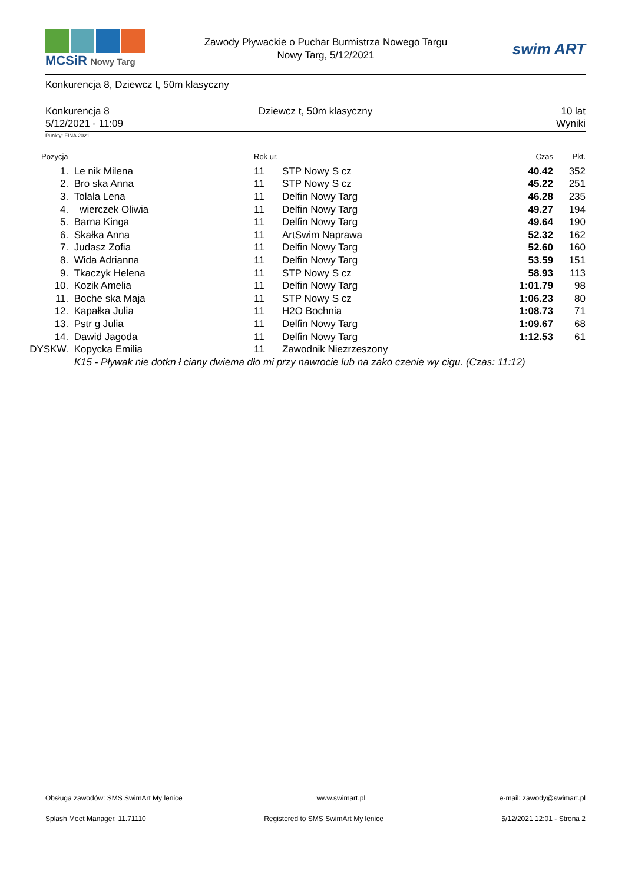MCSiR Nowy Targ
Zawody Pływackie o Puchar Burmistrza Nowego Targu
Nowy Targ, 5/12/2021
swim ART
Konkurencja 8, Dziewcz t, 50m klasyczny
Konkurencja 8
5/12/2021 - 11:09
Dziewcz t, 50m klasyczny 10 lat
Wyniki
Punkty: FINA 2021
| Pozycja | | Rok ur. | | Czas | Pkt. |
| --- | --- | --- | --- | --- | --- |
| 1. | Le nik Milena | 11 | STP Nowy S cz | 40.42 | 352 |
| 2. | Bro ska Anna | 11 | STP Nowy S cz | 45.22 | 251 |
| 3. | Tolala Lena | 11 | Delfin Nowy Targ | 46.28 | 235 |
| 4. | wierczek Oliwia | 11 | Delfin Nowy Targ | 49.27 | 194 |
| 5. | Barna Kinga | 11 | Delfin Nowy Targ | 49.64 | 190 |
| 6. | Skałka Anna | 11 | ArtSwim Naprawa | 52.32 | 162 |
| 7. | Judasz Zofia | 11 | Delfin Nowy Targ | 52.60 | 160 |
| 8. | Wida Adrianna | 11 | Delfin Nowy Targ | 53.59 | 151 |
| 9. | Tkaczyk Helena | 11 | STP Nowy S cz | 58.93 | 113 |
| 10. | Kozik Amelia | 11 | Delfin Nowy Targ | 1:01.79 | 98 |
| 11. | Boche ska Maja | 11 | STP Nowy S cz | 1:06.23 | 80 |
| 12. | Kapałka Julia | 11 | H2O Bochnia | 1:08.73 | 71 |
| 13. | Pstr g Julia | 11 | Delfin Nowy Targ | 1:09.67 | 68 |
| 14. | Dawid Jagoda | 11 | Delfin Nowy Targ | 1:12.53 | 61 |
| DYSKW. | Kopycka Emilia | 11 | Zawodnik Niezrzeszony | | |
| | K15 - Pływak nie dotkn ł ciany dwiema dło mi przy nawrocie lub na zako czenie wy cigu. (Czas: 11:12) | | | | |
Obsługa zawodów: SMS SwimArt My lenice www.swimart.pl e-mail: zawody@swimart.pl
Splash Meet Manager, 11.71110 Registered to SMS SwimArt My lenice 5/12/2021 12:01 - Strona 2